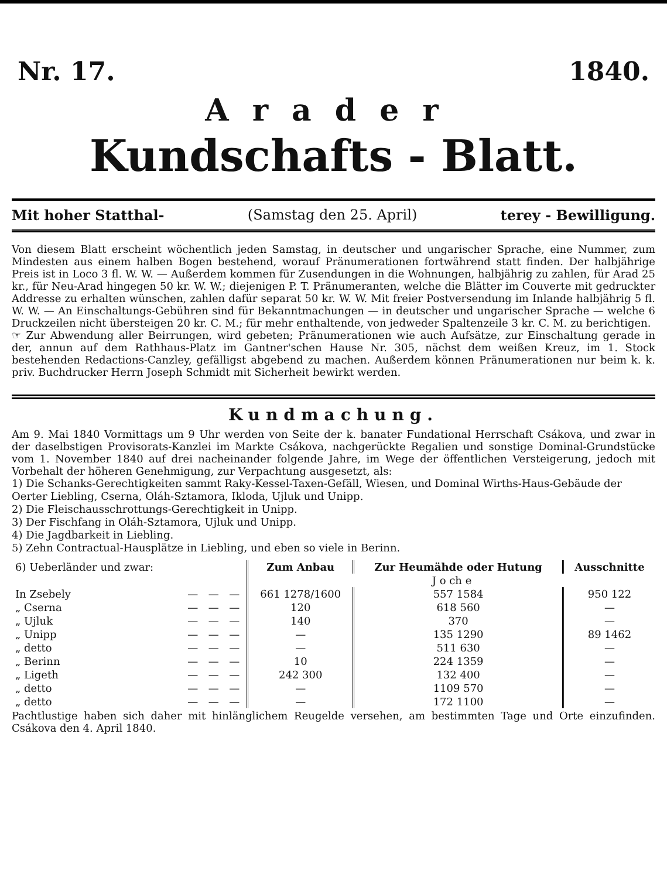Nr. 17. 1840.
Arader
Kundschafts - Blatt.
Mit hoher Statthal- (Samstag den 25. April) terey - Bewilligung.
Von diesem Blatt erscheint wöchentlich jeden Samstag, in deutscher und ungarischer Sprache, eine Nummer, zum Mindesten aus einem halben Bogen bestehend, worauf Pränumerationen fortwährend statt finden. Der halbjährige Preis ist in Loco 3 fl. W. W. — Außerdem kommen für Zusendungen in die Wohnungen, halbjährig zu zahlen, für Arad 25 kr., für Neu-Arad hingegen 50 kr. W. W.; diejenigen P. T. Pränumeranten, welche die Blätter im Couverte mit gedruckter Addresse zu erhalten wünschen, zahlen dafür separat 50 kr. W. W. Mit freier Postversendung im Inlande halbjährig 5 fl. W. W. — An Einschaltungs-Gebühren sind für Bekanntmachungen — in deutscher und ungarischer Sprache — welche 6 Druckzeilen nicht übersteigen 20 kr. C. M.; für mehr enthaltende, von jedweder Spaltenzeile 3 kr. C. M. zu berichtigen.
☞ Zur Abwendung aller Beirrungen, wird gebeten; Pränumerationen wie auch Aufsätze, zur Einschaltung gerade in der, annun auf dem Rathhaus-Platz im Gantner'schen Hause Nr. 305, nächst dem weißen Kreuz, im 1. Stock bestehenden Redactions-Canzley, gefälligst abgebend zu machen. Außerdem können Pränumerationen nur beim k. k. priv. Buchdrucker Herrn Joseph Schmidt mit Sicherheit bewirkt werden.
Kundmachung.
Am 9. Mai 1840 Vormittags um 9 Uhr werden von Seite der k. banater Fundational Herrschaft Csákova, und zwar in der daselbstigen Provisorats-Kanzlei im Markte Csákova, nachgerückte Regalien und sonstige Dominal-Grundstücke vom 1. November 1840 auf drei nacheinander folgende Jahre, im Wege der öffentlichen Versteigerung, jedoch mit Vorbehalt der höheren Genehmigung, zur Verpachtung ausgesetzt, als:
1) Die Schanks-Gerechtigkeiten sammt Raky-Kessel-Taxen-Gefäll, Wiesen, und Dominal Wirths-Haus-Gebäude der Oerter Liebling, Cserna, Oláh-Sztamora, Ikloda, Ujluk und Unipp.
2) Die Fleischausschrottungs-Gerechtigkeit in Unipp.
3) Der Fischfang in Oláh-Sztamora, Ujluk und Unipp.
4) Die Jagdbarkeit in Liebling.
5) Zehn Contractual-Hausplätze in Liebling, und eben so viele in Berinn.
| 6) Ueberländer und zwar: | | | | Zum Anbau | Zur Heumähde oder Hutung | Ausschnitte |
| | | | | J o ch e | | |
| In Zsebely | — | — | — | 661 1278/1600 | 557 1584 | 950 122 |
| „ Cserna | — | — | — | 120 | 618 560 | — |
| „ Ujluk | — | — | — | 140 | 370 | — |
| „ Unipp | — | — | — | — | 135 1290 | 89 1462 |
| „ detto | — | — | — | — | 511 630 | — |
| „ Berinn | — | — | — | 10 | 224 1359 | — |
| „ Ligeth | — | — | — | 242 300 | 132 400 | — |
| „ detto | — | — | — | — | 1109 570 | — |
| „ detto | — | — | — | — | 172 1100 | — |
Pachtlustige haben sich daher mit hinlänglichem Reugelde versehen, am bestimmten Tage und Orte einzufinden. Csákova den 4. April 1840.